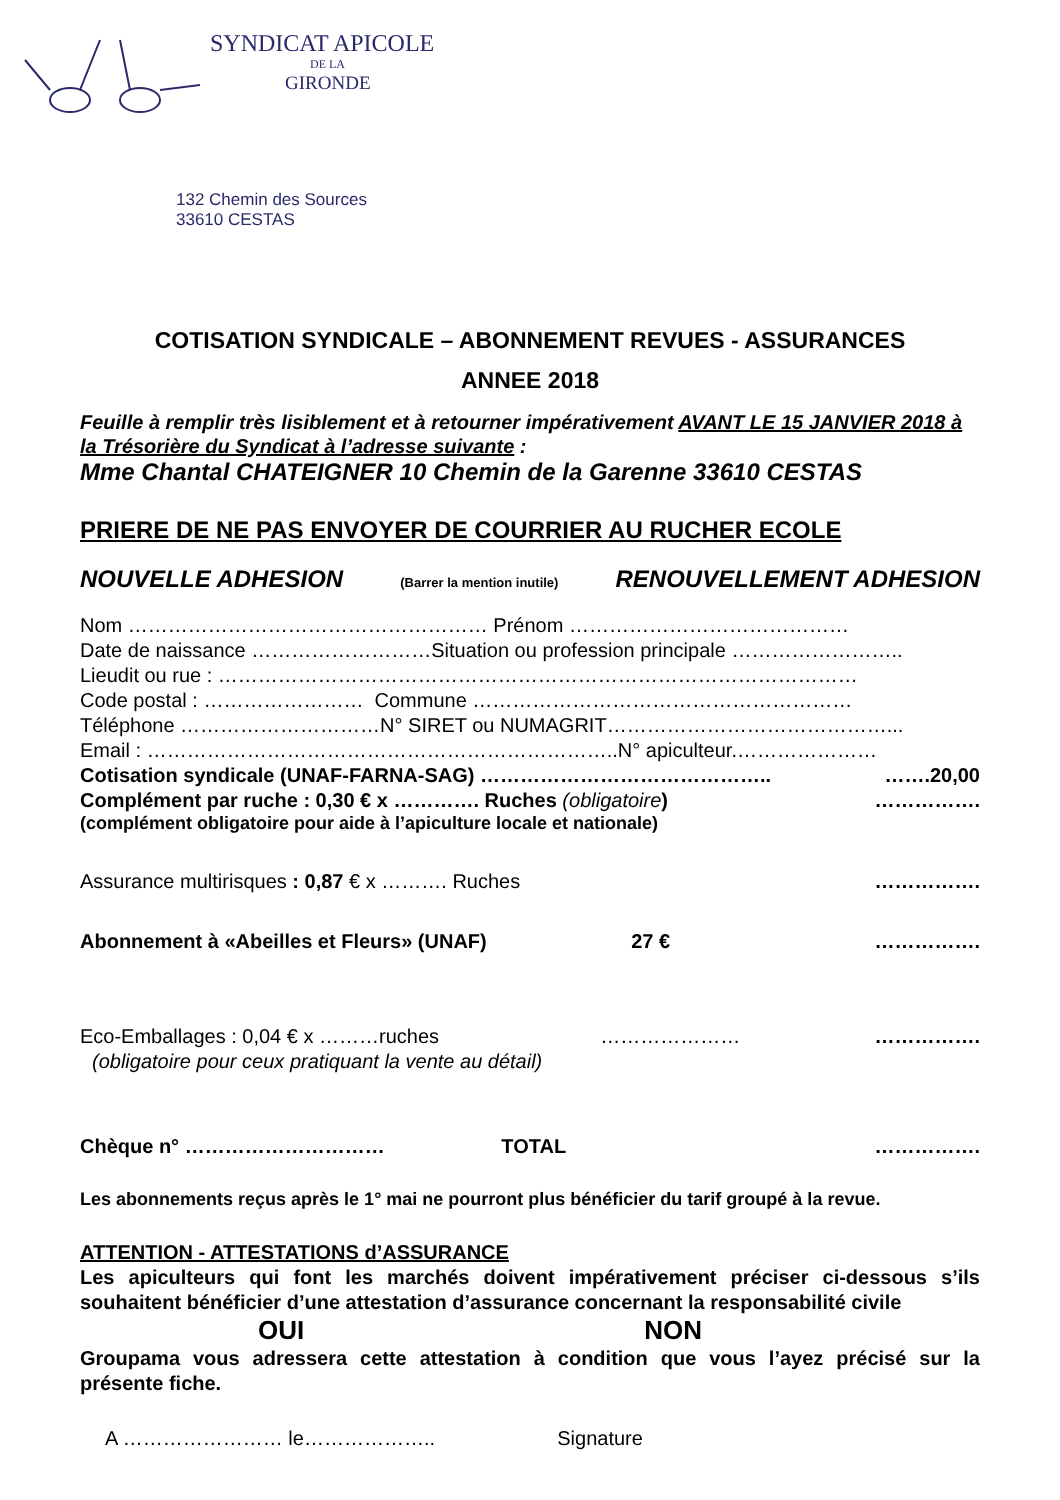SYNDICAT APICOLE
DE LA
GIRONDE
132 Chemin des Sources
33610 CESTAS
COTISATION SYNDICALE – ABONNEMENT REVUES - ASSURANCES
ANNEE 2018
Feuille à remplir très lisiblement et à retourner impérativement AVANT LE 15 JANVIER 2018 à la Trésorière du Syndicat à l’adresse suivante :
Mme Chantal CHATEIGNER 10 Chemin de la Garenne 33610 CESTAS
PRIERE DE NE PAS ENVOYER DE COURRIER AU RUCHER ECOLE
NOUVELLE ADHESION (Barrer la mention inutile) RENOUVELLEMENT ADHESION
Nom ……………………………………………… Prénom ……………………………………
Date de naissance ………………………Situation ou profession principale ……………………..
Lieudit ou rue : ……………………………………………………………………………………
Code postal : …………………… Commune …………………………………………………
Téléphone …………………………N° SIRET ou NUMAGRIT……………………………………...
Email : ……………………………………………………………..N° apiculteur.…………………
Cotisation syndicale (UNAF-FARNA-SAG) …………………………………….. …….20,00
Complément par ruche : 0,30 € x …………. Ruches (obligatoire) …………….
(complément obligatoire pour aide à l’apiculture locale et nationale)
Assurance multirisques : 0,87 € x ………. Ruches …………….
Abonnement à «Abeilles et Fleurs» (UNAF) 27 € …………….
Eco-Emballages : 0,04 € x ………ruches ………………… …………….
(obligatoire pour ceux pratiquant la vente au détail)
Chèque n° ………………………… TOTAL …………….
Les abonnements reçus après le 1° mai ne pourront plus bénéficier du tarif groupé à la revue.
ATTENTION - ATTESTATIONS d’ASSURANCE
Les apiculteurs qui font les marchés doivent impérativement préciser ci-dessous s’ils souhaitent bénéficier d’une attestation d’assurance concernant la responsabilité civile
OUI NON
Groupama vous adressera cette attestation à condition que vous l’ayez précisé sur la présente fiche.
A …………………… le……………….. Signature